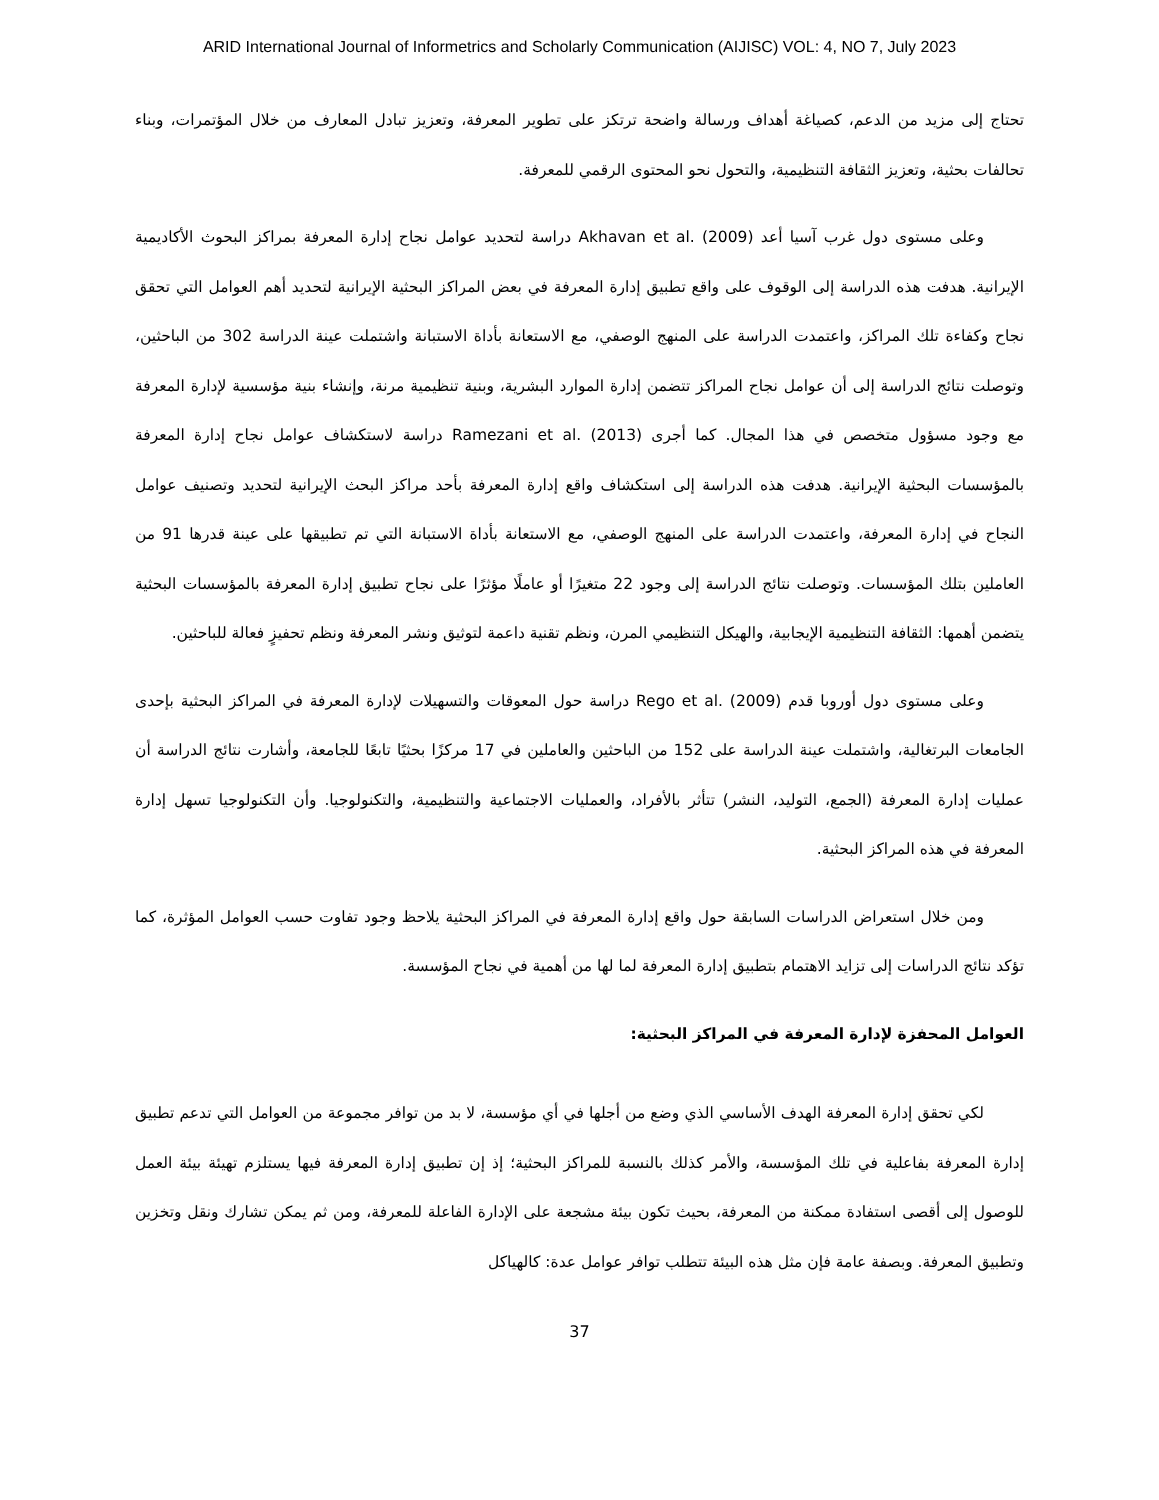ARID International Journal of Informetrics and Scholarly Communication (AIJISC) VOL: 4, NO 7, July 2023
تحتاج إلى مزيد من الدعم، كصياغة أهداف ورسالة واضحة ترتكز على تطوير المعرفة، وتعزيز تبادل المعارف من خلال المؤتمرات، وبناء تحالفات بحثية، وتعزيز الثقافة التنظيمية، والتحول نحو المحتوى الرقمي للمعرفة.
وعلى مستوى دول غرب آسيا أعد Akhavan et al. (2009) دراسة لتحديد عوامل نجاح إدارة المعرفة بمراكز البحوث الأكاديمية الإيرانية. هدفت هذه الدراسة إلى الوقوف على واقع تطبيق إدارة المعرفة في بعض المراكز البحثية الإيرانية لتحديد أهم العوامل التي تحقق نجاح وكفاءة تلك المراكز، واعتمدت الدراسة على المنهج الوصفي، مع الاستعانة بأداة الاستبانة واشتملت عينة الدراسة 302 من الباحثين، وتوصلت نتائج الدراسة إلى أن عوامل نجاح المراكز تتضمن إدارة الموارد البشرية، وبنية تنظيمية مرنة، وإنشاء بنية مؤسسية لإدارة المعرفة مع وجود مسؤول متخصص في هذا المجال. كما أجرى Ramezani et al. (2013) دراسة لاستكشاف عوامل نجاح إدارة المعرفة بالمؤسسات البحثية الإيرانية. هدفت هذه الدراسة إلى استكشاف واقع إدارة المعرفة بأحد مراكز البحث الإيرانية لتحديد وتصنيف عوامل النجاح في إدارة المعرفة، واعتمدت الدراسة على المنهج الوصفي، مع الاستعانة بأداة الاستبانة التي تم تطبيقها على عينة قدرها 91 من العاملين بتلك المؤسسات. وتوصلت نتائج الدراسة إلى وجود 22 متغيرًا أو عاملًا مؤثرًا على نجاح تطبيق إدارة المعرفة بالمؤسسات البحثية يتضمن أهمها: الثقافة التنظيمية الإيجابية، والهيكل التنظيمي المرن، ونظم تقنية داعمة لتوثيق ونشر المعرفة ونظم تحفيزٍ فعالة للباحثين.
وعلى مستوى دول أوروبا قدم Rego et al. (2009) دراسة حول المعوقات والتسهيلات لإدارة المعرفة في المراكز البحثية بإحدى الجامعات البرتغالية، واشتملت عينة الدراسة على 152 من الباحثين والعاملين في 17 مركزًا بحثيًا تابعًا للجامعة، وأشارت نتائج الدراسة أن عمليات إدارة المعرفة (الجمع، التوليد، النشر) تتأثر بالأفراد، والعمليات الاجتماعية والتنظيمية، والتكنولوجيا. وأن التكنولوجيا تسهل إدارة المعرفة في هذه المراكز البحثية.
ومن خلال استعراض الدراسات السابقة حول واقع إدارة المعرفة في المراكز البحثية يلاحظ وجود تفاوت حسب العوامل المؤثرة، كما تؤكد نتائج الدراسات إلى تزايد الاهتمام بتطبيق إدارة المعرفة لما لها من أهمية في نجاح المؤسسة.
العوامل المحفزة لإدارة المعرفة في المراكز البحثية:
لكي تحقق إدارة المعرفة الهدف الأساسي الذي وضع من أجلها في أي مؤسسة، لا بد من توافر مجموعة من العوامل التي تدعم تطبيق إدارة المعرفة بفاعلية في تلك المؤسسة، والأمر كذلك بالنسبة للمراكز البحثية؛ إذ إن تطبيق إدارة المعرفة فيها يستلزم تهيئة بيئة العمل للوصول إلى أقصى استفادة ممكنة من المعرفة، بحيث تكون بيئة مشجعة على الإدارة الفاعلة للمعرفة، ومن ثم يمكن تشارك ونقل وتخزين وتطبيق المعرفة. وبصفة عامة فإن مثل هذه البيئة تتطلب توافر عوامل عدة: كالهياكل
37